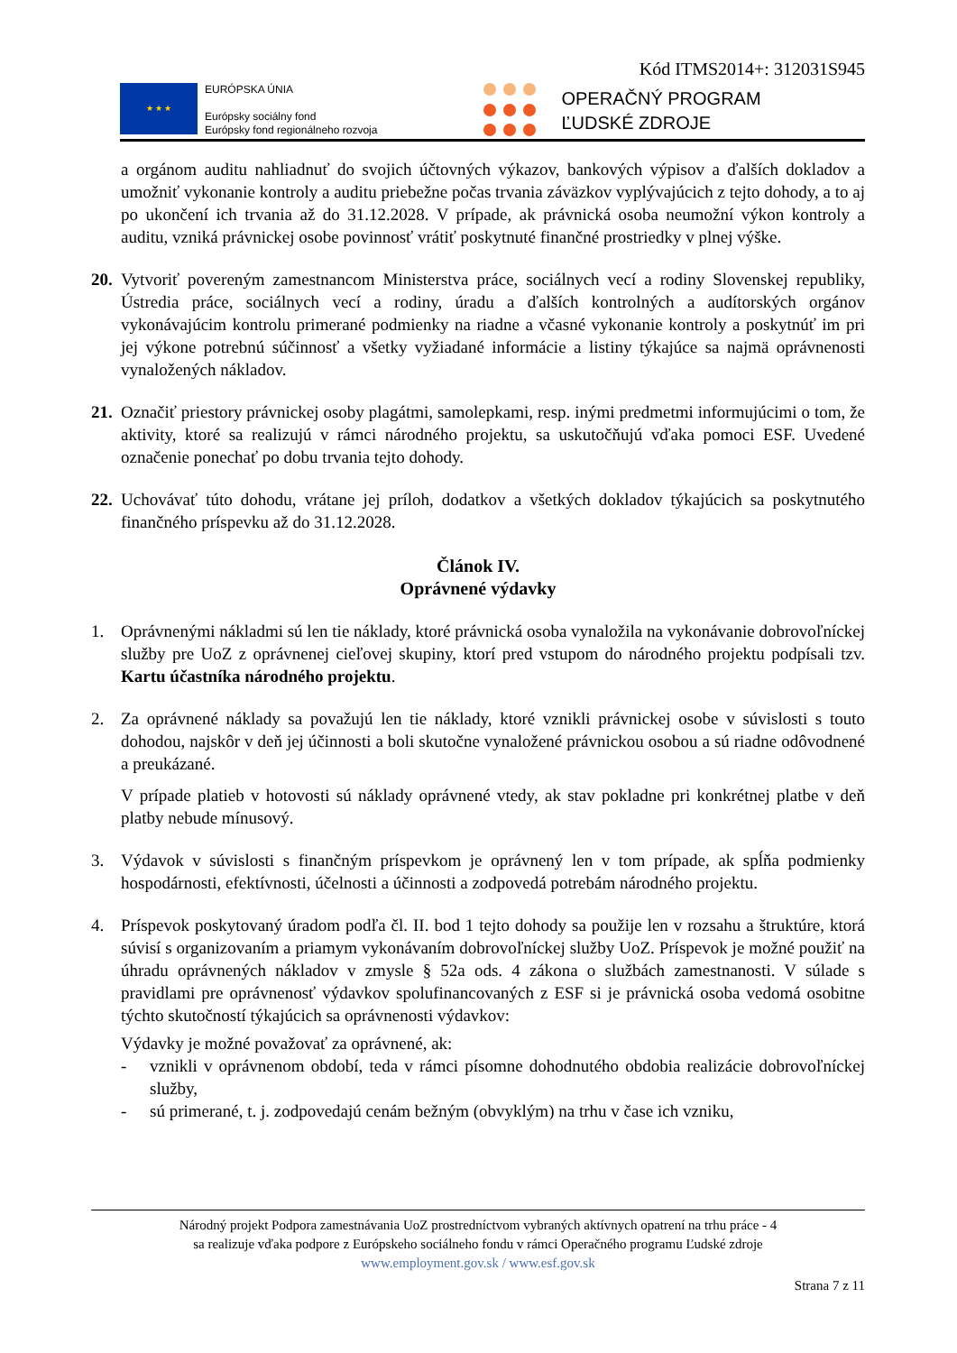Kód ITMS2014+: 312031S945
★ ★ ★
EURÓPSKA ÚNIA
Európsky sociálny fond
Európsky fond regionálneho rozvoja
OPERAČNÝ PROGRAM
ĽUDSKÉ ZDROJE
a orgánom auditu nahliadnuť do svojich účtovných výkazov, bankových výpisov a ďalších dokladov a umožniť vykonanie kontroly a auditu priebežne počas trvania záväzkov vyplývajúcich z tejto dohody, a to aj po ukončení ich trvania až do 31.12.2028. V prípade, ak právnická osoba neumožní výkon kontroly a auditu, vzniká právnickej osobe povinnosť vrátiť poskytnuté finančné prostriedky v plnej výške.
20.
Vytvoriť povereným zamestnancom Ministerstva práce, sociálnych vecí a rodiny Slovenskej republiky, Ústredia práce, sociálnych vecí a rodiny, úradu a ďalších kontrolných a audítorských orgánov vykonávajúcim kontrolu primerané podmienky na riadne a včasné vykonanie kontroly a poskytnúť im pri jej výkone potrebnú súčinnosť a všetky vyžiadané informácie a listiny týkajúce sa najmä oprávnenosti vynaložených nákladov.
21.
Označiť priestory právnickej osoby plagátmi, samolepkami, resp. inými predmetmi informujúcimi o tom, že aktivity, ktoré sa realizujú v rámci národného projektu, sa uskutočňujú vďaka pomoci ESF. Uvedené označenie ponechať po dobu trvania tejto dohody.
22.
Uchovávať túto dohodu, vrátane jej príloh, dodatkov a všetkých dokladov týkajúcich sa poskytnutého finančného príspevku až do 31.12.2028.
Článok IV.
Oprávnené výdavky
1. Oprávnenými nákladmi sú len tie náklady, ktoré právnická osoba vynaložila na vykonávanie dobrovoľníckej služby pre UoZ z oprávnenej cieľovej skupiny, ktorí pred vstupom do národného projektu podpísali tzv. Kartu účastníka národného projektu.
2. Za oprávnené náklady sa považujú len tie náklady, ktoré vznikli právnickej osobe v súvislosti s touto dohodou, najskôr v deň jej účinnosti a boli skutočne vynaložené právnickou osobou a sú riadne odôvodnené a preukázané.
V prípade platieb v hotovosti sú náklady oprávnené vtedy, ak stav pokladne pri konkrétnej platbe v deň platby nebude mínusový.
3. Výdavok v súvislosti s finančným príspevkom je oprávnený len v tom prípade, ak spĺňa podmienky hospodárnosti, efektívnosti, účelnosti a účinnosti a zodpovedá potrebám národného projektu.
4. Príspevok poskytovaný úradom podľa čl. II. bod 1 tejto dohody sa použije len v rozsahu a štruktúre, ktorá súvisí s organizovaním a priamym vykonávaním dobrovoľníckej služby UoZ. Príspevok je možné použiť na úhradu oprávnených nákladov v zmysle § 52a ods. 4 zákona o službách zamestnanosti. V súlade s pravidlami pre oprávnenosť výdavkov spolufinancovaných z ESF si je právnická osoba vedomá osobitne týchto skutočností týkajúcich sa oprávnenosti výdavkov:
Výdavky je možné považovať za oprávnené, ak:
- vznikli v oprávnenom období, teda v rámci písomne dohodnutého obdobia realizácie dobrovoľníckej služby,
- sú primerané, t. j. zodpovedajú cenám bežným (obvyklým) na trhu v čase ich vzniku,
Národný projekt Podpora zamestnávania UoZ prostredníctvom vybraných aktívnych opatrení na trhu práce - 4
sa realizuje vďaka podpore z Európskeho sociálneho fondu v rámci Operačného programu Ľudské zdroje
www.employment.gov.sk / www.esf.gov.sk
Strana 7 z 11